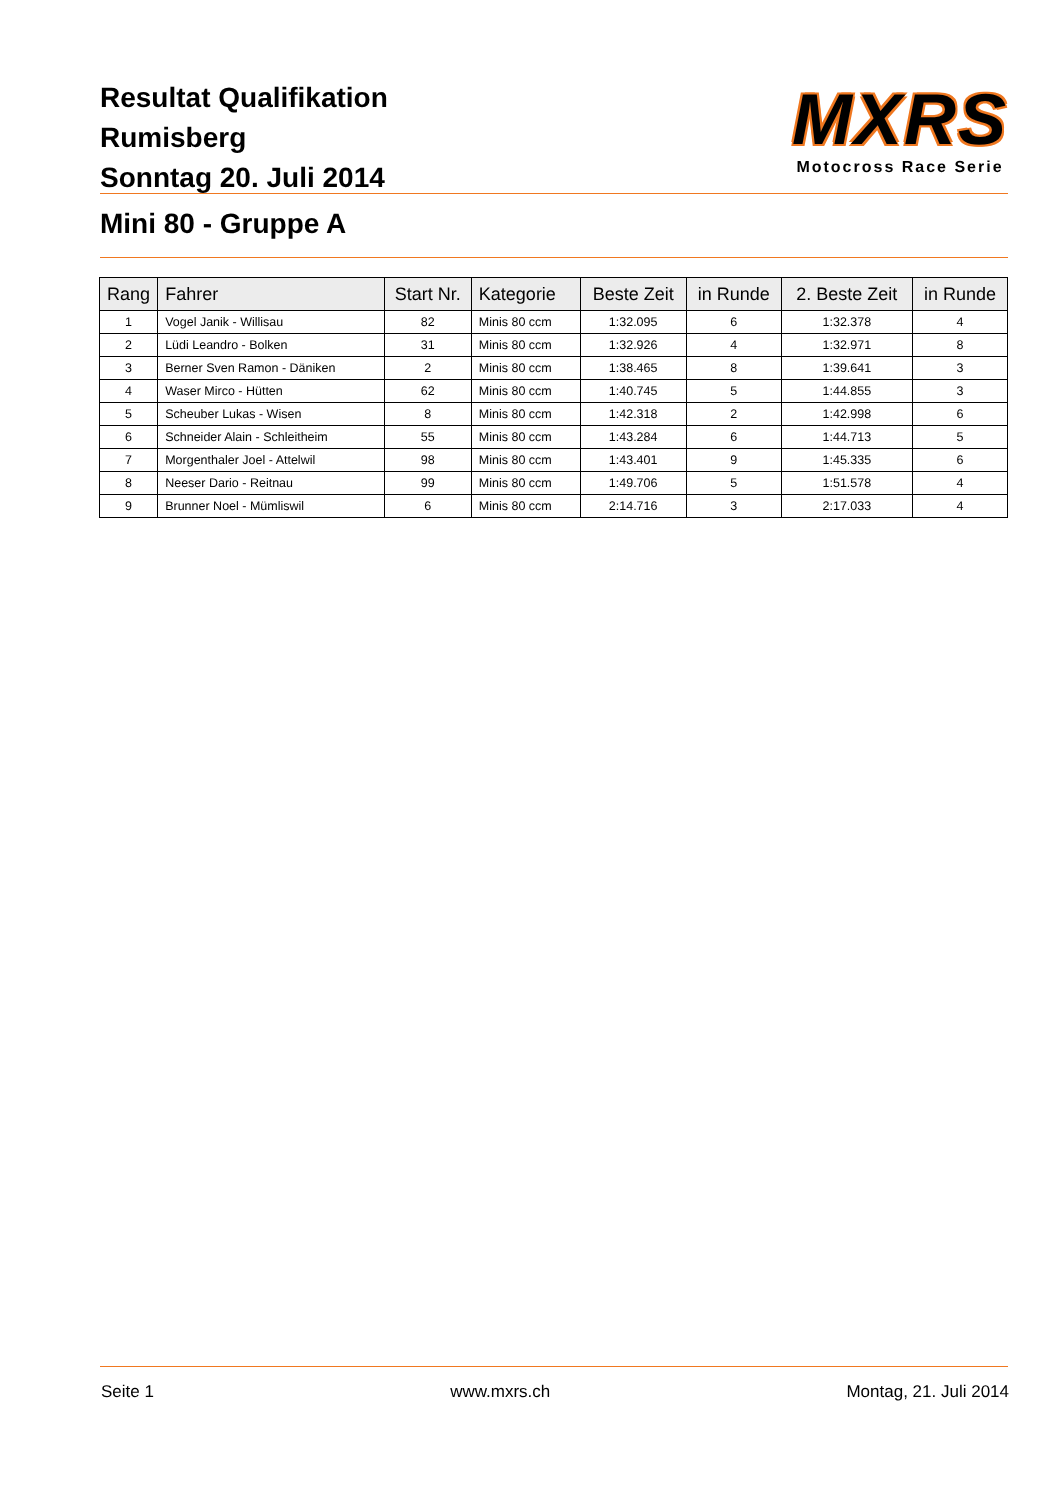Resultat Qualifikation
Rumisberg
Sonntag 20. Juli 2014
MXRS
Motocross Race Serie
Mini 80 - Gruppe A
| Rang | Fahrer | Start Nr. | Kategorie | Beste Zeit | in Runde | 2. Beste Zeit | in Runde |
| --- | --- | --- | --- | --- | --- | --- | --- |
| 1 | Vogel Janik - Willisau | 82 | Minis 80 ccm | 1:32.095 | 6 | 1:32.378 | 4 |
| 2 | Lüdi Leandro - Bolken | 31 | Minis 80 ccm | 1:32.926 | 4 | 1:32.971 | 8 |
| 3 | Berner Sven Ramon - Däniken | 2 | Minis 80 ccm | 1:38.465 | 8 | 1:39.641 | 3 |
| 4 | Waser Mirco - Hütten | 62 | Minis 80 ccm | 1:40.745 | 5 | 1:44.855 | 3 |
| 5 | Scheuber Lukas - Wisen | 8 | Minis 80 ccm | 1:42.318 | 2 | 1:42.998 | 6 |
| 6 | Schneider Alain - Schleitheim | 55 | Minis 80 ccm | 1:43.284 | 6 | 1:44.713 | 5 |
| 7 | Morgenthaler Joel - Attelwil | 98 | Minis 80 ccm | 1:43.401 | 9 | 1:45.335 | 6 |
| 8 | Neeser Dario - Reitnau | 99 | Minis 80 ccm | 1:49.706 | 5 | 1:51.578 | 4 |
| 9 | Brunner Noel - Mümliswil | 6 | Minis 80 ccm | 2:14.716 | 3 | 2:17.033 | 4 |
Seite 1 www.mxrs.ch Montag, 21. Juli 2014